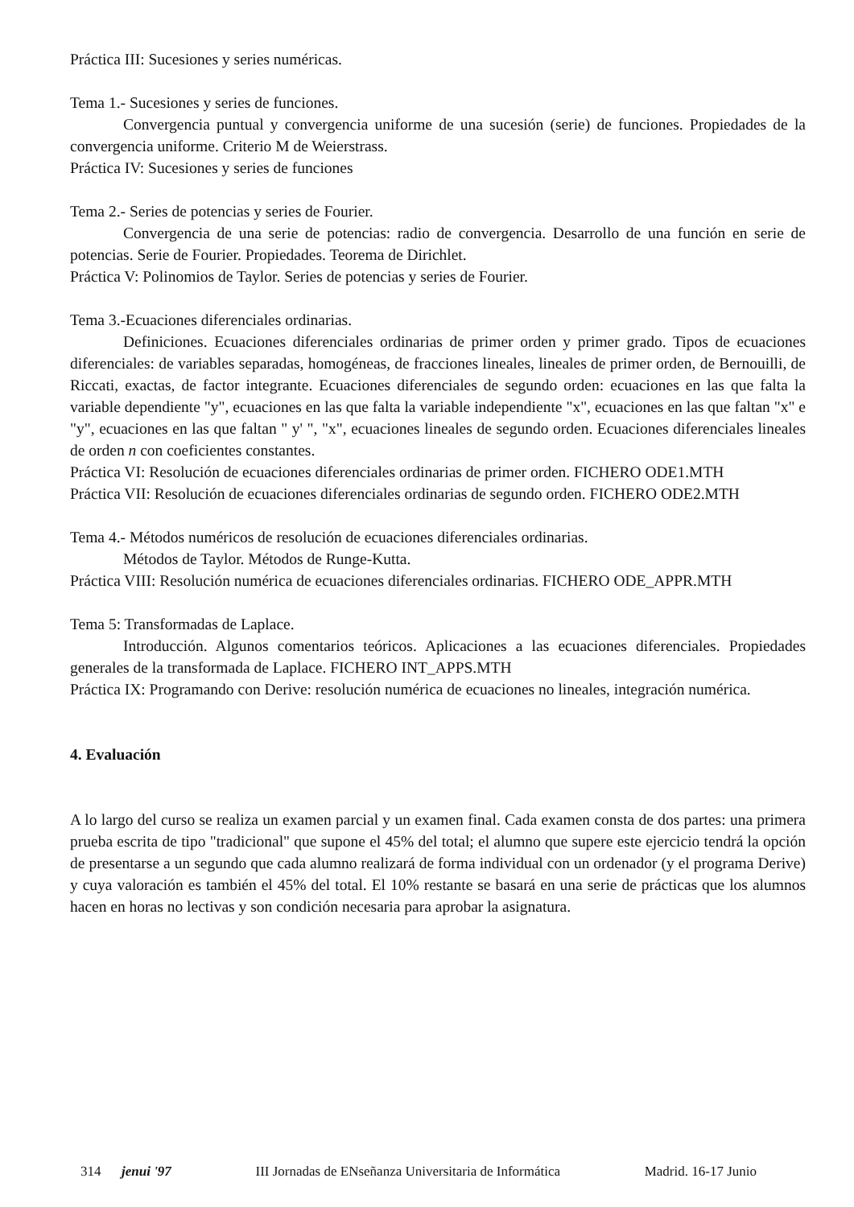Práctica III: Sucesiones y series numéricas.
Tema 1.- Sucesiones y series de funciones.
Convergencia puntual y convergencia uniforme de una sucesión (serie) de funciones. Propiedades de la convergencia uniforme. Criterio M de Weierstrass.
Práctica IV: Sucesiones y series de funciones
Tema 2.- Series de potencias y series de Fourier.
Convergencia de una serie de potencias: radio de convergencia. Desarrollo de una función en serie de potencias. Serie de Fourier. Propiedades. Teorema de Dirichlet.
Práctica V: Polinomios de Taylor. Series de potencias y series de Fourier.
Tema 3.-Ecuaciones diferenciales ordinarias.
Definiciones. Ecuaciones diferenciales ordinarias de primer orden y primer grado. Tipos de ecuaciones diferenciales: de variables separadas, homogéneas, de fracciones lineales, lineales de primer orden, de Bernouilli, de Riccati, exactas, de factor integrante. Ecuaciones diferenciales de segundo orden: ecuaciones en las que falta la variable dependiente "y", ecuaciones en las que falta la variable independiente "x", ecuaciones en las que faltan "x" e "y", ecuaciones en las que faltan " y' ", "x", ecuaciones lineales de segundo orden. Ecuaciones diferenciales lineales de orden n con coeficientes constantes.
Práctica VI: Resolución de ecuaciones diferenciales ordinarias de primer orden. FICHERO ODE1.MTH
Práctica VII: Resolución de ecuaciones diferenciales ordinarias de segundo orden. FICHERO ODE2.MTH
Tema 4.- Métodos numéricos de resolución de ecuaciones diferenciales ordinarias.
Métodos de Taylor. Métodos de Runge-Kutta.
Práctica VIII: Resolución numérica de ecuaciones diferenciales ordinarias. FICHERO ODE_APPR.MTH
Tema 5: Transformadas de Laplace.
Introducción. Algunos comentarios teóricos. Aplicaciones a las ecuaciones diferenciales. Propiedades generales de la transformada de Laplace. FICHERO INT_APPS.MTH
Práctica IX: Programando con Derive: resolución numérica de ecuaciones no lineales, integración numérica.
4. Evaluación
A lo largo del curso se realiza un examen parcial y un examen final. Cada examen consta de dos partes: una primera prueba escrita de tipo "tradicional" que supone el 45% del total; el alumno que supere este ejercicio tendrá la opción de presentarse a un segundo que cada alumno realizará de forma individual con un ordenador (y el programa Derive) y cuya valoración es también el 45% del total. El 10% restante se basará en una serie de prácticas que los alumnos hacen en horas no lectivas y son condición necesaria para aprobar la asignatura.
314 jenui '97 III Jornadas de ENseñanza Universitaria de Informática Madrid. 16-17 Junio